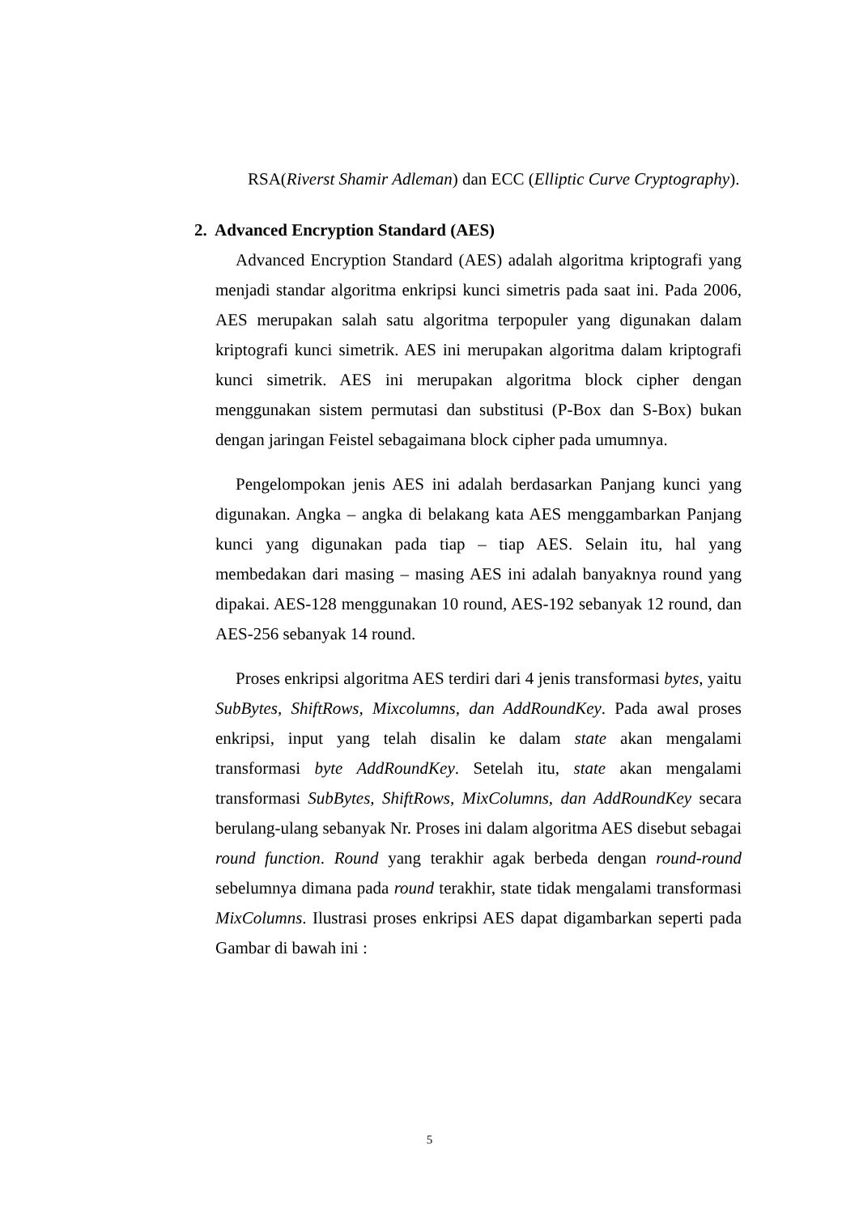RSA(Riverst Shamir Adleman) dan ECC (Elliptic Curve Cryptography).
2. Advanced Encryption Standard (AES)
Advanced Encryption Standard (AES) adalah algoritma kriptografi yang menjadi standar algoritma enkripsi kunci simetris pada saat ini. Pada 2006, AES merupakan salah satu algoritma terpopuler yang digunakan dalam kriptografi kunci simetrik. AES ini merupakan algoritma dalam kriptografi kunci simetrik. AES ini merupakan algoritma block cipher dengan menggunakan sistem permutasi dan substitusi (P-Box dan S-Box) bukan dengan jaringan Feistel sebagaimana block cipher pada umumnya.
Pengelompokan jenis AES ini adalah berdasarkan Panjang kunci yang digunakan. Angka – angka di belakang kata AES menggambarkan Panjang kunci yang digunakan pada tiap – tiap AES. Selain itu, hal yang membedakan dari masing – masing AES ini adalah banyaknya round yang dipakai. AES-128 menggunakan 10 round, AES-192 sebanyak 12 round, dan AES-256 sebanyak 14 round.
Proses enkripsi algoritma AES terdiri dari 4 jenis transformasi bytes, yaitu SubBytes, ShiftRows, Mixcolumns, dan AddRoundKey. Pada awal proses enkripsi, input yang telah disalin ke dalam state akan mengalami transformasi byte AddRoundKey. Setelah itu, state akan mengalami transformasi SubBytes, ShiftRows, MixColumns, dan AddRoundKey secara berulang-ulang sebanyak Nr. Proses ini dalam algoritma AES disebut sebagai round function. Round yang terakhir agak berbeda dengan round-round sebelumnya dimana pada round terakhir, state tidak mengalami transformasi MixColumns. Ilustrasi proses enkripsi AES dapat digambarkan seperti pada Gambar di bawah ini :
5